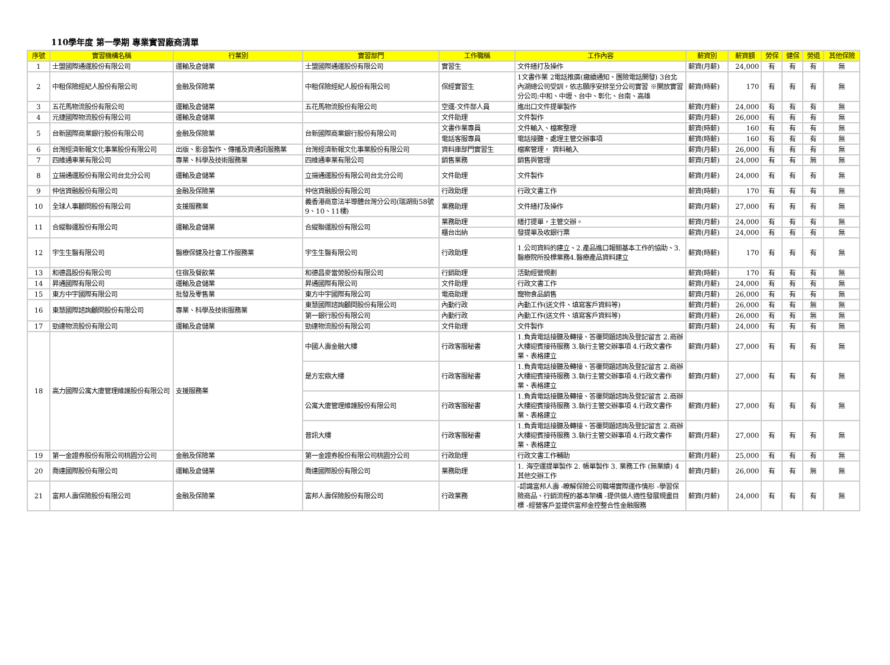110學年度 第一學期 專業實習廠商清單
| 序號 | 實習機構名稱 | 行業別 | 實習部門 | 工作職稱 | 工作內容 | 薪資別 | 薪資額 | 勞保 | 健保 | 勞退 | 其他保險 |
| --- | --- | --- | --- | --- | --- | --- | --- | --- | --- | --- | --- |
| 1 | 士盟國際通運股份有限公司 | 運輸及倉儲業 | 士盟國際通運股份有限公司 | 實習生 | 文件繕打及操作 | 薪資(月薪) | 24,000 | 有 | 有 | 有 | 無 |
| 2 | 中租保險經紀人股份有限公司 | 金融及保險業 | 中租保險經紀人股份有限公司 | 保經實習生 | 1文書作業 2電話推廣(繳續通知、團險電話開發) 3台北內湖總公司受訓，依志願序安排至分公司實習 ※開放實習分公司:中和、中壢、台中、彰化、台南、高雄 | 薪資(時薪) | 170 | 有 | 有 | 有 | 無 |
| 3 | 五花馬物流股份有限公司 | 運輸及倉儲業 | 五花馬物流股份有限公司 | 空運-文件部人員 | 進出口文件提單製作 | 薪資(月薪) | 24,000 | 有 | 有 | 有 | 無 |
| 4 | 元捷國際物流股份有限公司 | 運輸及倉儲業 | | 文件助理 | 文件製作 | 薪資(月薪) | 26,000 | 有 | 有 | 有 | 無 |
| 5 | 台新國際商業銀行股份有限公司 | 金融及保險業 | 台新國際商業銀行股份有限公司 | 文書作業專員 | 文件輸入、檔案整理 | 薪資(時薪) | 160 | 有 | 有 | 有 | 無 |
| | | | | 電話客服專員 | 電話接聽、處理主管交辦事項 | 薪資(時薪) | 160 | 有 | 有 | 有 | 無 |
| 6 | 台灣經濟新報文化事業股份有限公司 | 出版、影音製作、傳播及資通訊服務業 | 台灣經濟新報文化事業股份有限公司 | 資料庫部門實習生 | 檔案管理， 資料輸入 | 薪資(月薪) | 26,000 | 有 | 有 | 有 | 無 |
| 7 | 四維通車業有限公司 | 專業、科學及技術服務業 | 四維通車業有限公司 | 銷售業務 | 銷售與管理 | 薪資(月薪) | 24,000 | 有 | 有 | 無 | 無 |
| 8 | 立揚通運股份有限公司台北分公司 | 運輸及倉儲業 | 立揚通運股份有限公司台北分公司 | 文件助理 | 文件製作 | 薪資(月薪) | 24,000 | 有 | 有 | 有 | 無 |
| 9 | 仲信資融股份有限公司 | 金融及保險業 | 仲信資融股份有限公司 | 行政助理 | 行政文書工作 | 薪資(時薪) | 170 | 有 | 有 | 有 | 無 |
| 10 | 全球人事顧問股份有限公司 | 支援服務業 | 義香港商意法半導體台灣分公司(瑞湖街58號9、10、11樓) | 業務助理 | 文件繕打及操作 | 薪資(月薪) | 27,000 | 有 | 有 | 有 | 無 |
| 11 | 合縱聯運股份有限公司 | 運輸及倉儲業 | 合縱聯運股份有限公司 | 業務助理 | 繕打提單，主管交辦。 | 薪資(月薪) | 24,000 | 有 | 有 | 有 | 無 |
| | | | | 櫃台出納 | 發提單及收銀行票 | 薪資(月薪) | 24,000 | 有 | 有 | 有 | 無 |
| 12 | 宇生生醫有限公司 | 醫療保健及社會工作服務業 | 宇生生醫有限公司 | 行政助理 | 1.公司資料的建立、2.產品進口報關基本工作的協助、3.醫療院所投標業務4.醫療產品資料建立 | 薪資(時薪) | 170 | 有 | 有 | 有 | 無 |
| 13 | 和德昌股份有限公司 | 住宿及餐飲業 | 和德昌麥當勞股份有限公司 | 行銷助理 | 活動經營規劃 | 薪資(時薪) | 170 | 有 | 有 | 有 | 無 |
| 14 | 昇通國際有限公司 | 運輸及倉儲業 | 昇通國際有限公司 | 文件助理 | 行政文書工作 | 薪資(月薪) | 24,000 | 有 | 有 | 有 | 無 |
| 15 | 東方中宇國際有限公司 | 批發及零售業 | 東方中宇國際有限公司 | 電商助理 | 寵物食品銷售 | 薪資(月薪) | 26,000 | 有 | 有 | 有 | 無 |
| 16 | 東慧國際諮詢顧問股份有限公司 | 專業、科學及技術服務業 | 東慧國際諮詢顧問股份有限公司 | 內勤行政 | 內勤工作(送文件、填寫客戶資料等) | 薪資(月薪) | 26,000 | 有 | 有 | 無 | 無 |
| | | | 第一銀行股份有限公司 | 內勤行政 | 內勤工作(送文件、填寫客戶資料等) | 薪資(月薪) | 26,000 | 有 | 有 | 無 | 無 |
| 17 | 勁達物流股份有限公司 | 運輸及倉儲業 | 勁達物流股份有限公司 | 文件助理 | 文件製作 | 薪資(月薪) | 24,000 | 有 | 有 | 有 | 無 |
| 18 | 高力國際公寓大廈管理維護股份有限公司 | 支援服務業 | 中國人壽金融大樓 | 行政客服秘書 | 1.負責電話接聽及轉接、答覆問題諮詢及登記留言 2.商辦大樓迎賓接待服務 3.執行主管交辦事項 4.行政文書作業、表格建立 | 薪資(月薪) | 27,000 | 有 | 有 | 有 | 無 |
| | | | 是方宏鼎大樓 | 行政客服秘書 | 1.負責電話接聽及轉接、答覆問題諮詢及登記留言 2.商辦大樓迎賓接待服務 3.執行主管交辦事項 4.行政文書作業、表格建立 | 薪資(月薪) | 27,000 | 有 | 有 | 有 | 無 |
| | | | 公寓大廈管理維護股份有限公司 | 行政客服秘書 | 1.負責電話接聽及轉接、答覆問題諮詢及登記留言 2.商辦大樓迎賓接待服務 3.執行主管交辦事項 4.行政文書作業、表格建立 | 薪資(月薪) | 27,000 | 有 | 有 | 有 | 無 |
| | | | 普訊大樓 | 行政客服秘書 | 1.負責電話接聽及轉接、答覆問題諮詢及登記留言 2.商辦大樓迎賓接待服務 3.執行主管交辦事項 4.行政文書作業、表格建立 | 薪資(月薪) | 27,000 | 有 | 有 | 有 | 無 |
| 19 | 第一金證券股份有限公司桃園分公司 | 金融及保險業 | 第一金證券股份有限公司桃園分公司 | 行政助理 | 行政文書工作輔助 | 薪資(月薪) | 25,000 | 有 | 有 | 有 | 無 |
| 20 | 喬達國際股份有限公司 | 運輸及倉儲業 | 喬達國際股份有限公司 | 業務助理 | 1. 海空運提單製作 2. 帳單製作 3. 業務工作 (無業績) 4 其他交辦工作 | 薪資(月薪) | 26,000 | 有 | 有 | 無 | 無 |
| 21 | 富邦人壽保險股份有限公司 | 金融及保險業 | 富邦人壽保險股份有限公司 | 行政業務 | -認識富邦人壽 -瞭解保險公司職場實際運作情形 -學習保險商品、行銷流程的基本架構 -提供個人適性發展規畫目標 -經營客戶並提供富邦金控整合性金融服務 | 薪資(月薪) | 24,000 | 有 | 有 | 有 | 無 |